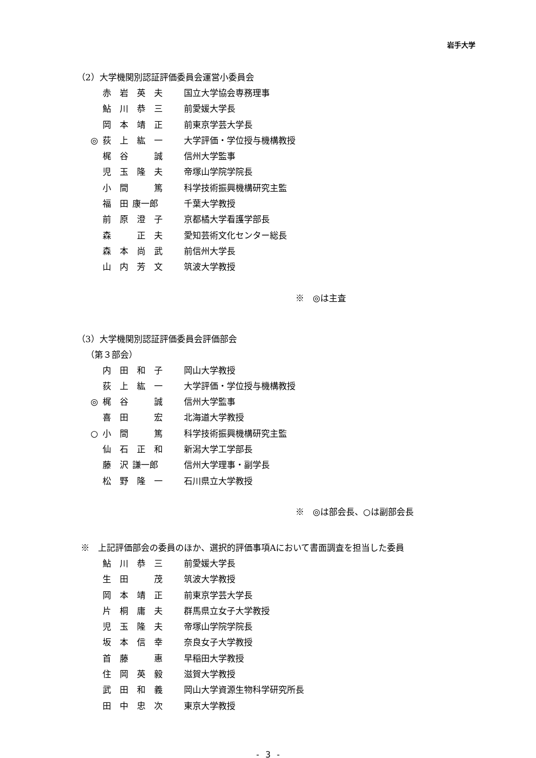岩手大学
（2）大学機関別認証評価委員会運営小委員会
赤岩英夫 国立大学協会専務理事
鮎川恭三 前愛媛大学長
岡本靖正 前東京学芸大学長
◎ 荻上紘一 大学評価・学位授与機構教授
梶谷 誠 信州大学監事
児玉隆夫 帝塚山学院学院長
小間 篤 科学技術振興機構研究主監
福田 康一郎 千葉大学教授
前原澄子 京都橘大学看護学部長
森 正夫 愛知芸術文化センター総長
森本尚武 前信州大学長
山内芳文 筑波大学教授
※　◎は主査
（3）大学機関別認証評価委員会評価部会
（第３部会）
内田和子 岡山大学教授
荻上紘一 大学評価・学位授与機構教授
◎ 梶谷 誠 信州大学監事
喜田 宏 北海道大学教授
○ 小間 篤 科学技術振興機構研究主監
仙石正和 新潟大学工学部長
藤沢 謙一郎 信州大学理事・副学長
松野隆一 石川県立大学教授
※　◎は部会長、○は副部会長
※　上記評価部会の委員のほか、選択的評価事項Aにおいて書面調査を担当した委員
鮎川恭三 前愛媛大学長
生田 茂 筑波大学教授
岡本靖正 前東京学芸大学長
片桐庸夫 群馬県立女子大学教授
児玉隆夫 帝塚山学院学院長
坂本信幸 奈良女子大学教授
首藤 惠 早稲田大学教授
住岡英毅 滋賀大学教授
武田和義 岡山大学資源生物科学研究所長
田中忠次 東京大学教授
- 3 -